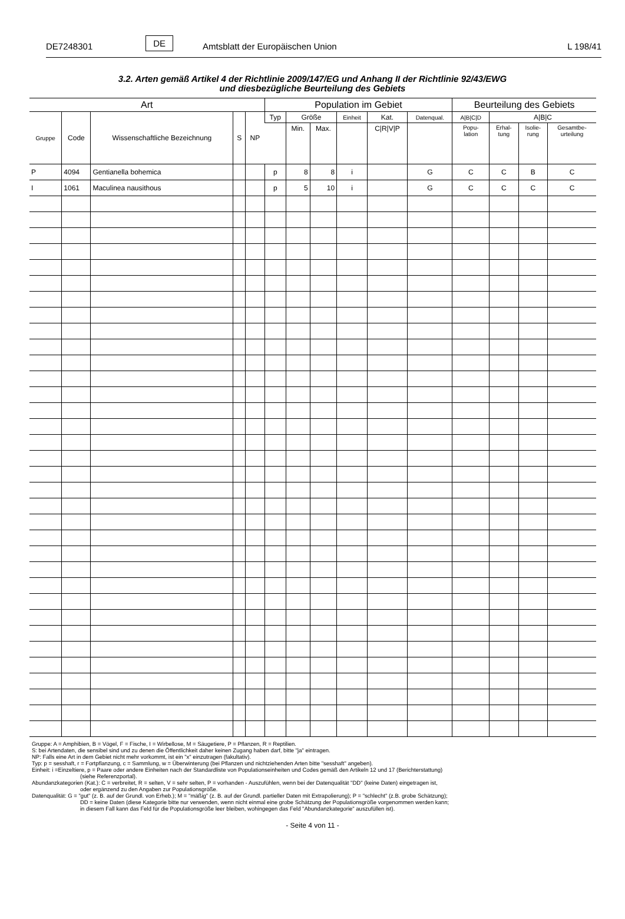DE7248301 DE Amtsblatt der Europäischen Union L 198/41
3.2. Arten gemäß Artikel 4 der Richtlinie 2009/147/EG und Anhang II der Richtlinie 92/43/EWG
und diesbezügliche Beurteilung des Gebiets
| Art | | | | | Population im Gebiet | | | | | | Beurteilung des Gebiets | | | |
| --- | --- | --- | --- | --- | --- | --- | --- | --- | --- | --- | --- | --- | --- | --- |
| Gruppe | Code | Wissenschaftliche Bezeichnung | S | NP | Typ | Größe | | Einheit | Kat. | Datenqual. | A/B/C/D | A/B/C | | |
| | | | | | | Min. | Max. | | C/R/V/P | | Popu- lation | Erhal- tung | Isolie- rung | Gesamtbe- urteilung |
| P | 4094 | Gentianella bohemica | | | p | 8 | 8 | i | | G | C | C | B | C |
| I | 1061 | Maculinea nausithous | | | p | 5 | 10 | i | | G | C | C | C | C |
Gruppe: A = Amphibien, B = Vögel, F = Fische, I = Wirbellose, M = Säugetiere, P = Pflanzen, R = Reptilien.
S: bei Artendaten, die sensibel sind und zu denen die Öffentlichkeit daher keinen Zugang haben darf, bitte "ja" eintragen.
NP: Falls eine Art in dem Gebiet nicht mehr vorkommt, ist ein "x" einzutragen (fakultativ).
Typ: p = sesshaft, r = Fortpflanzung, c = Sammlung, w = Überwinterung (bei Pflanzen und nichtziehenden Arten bitte "sesshaft" angeben).
Einheit: i =Einzeltiere, p = Paare oder andere Einheiten nach der Standardliste von Populationseinheiten und Codes gemäß den Artikeln 12 und 17 (Berichterstattung)
(siehe Referenzportal).
Abundanzkategorien (Kat.): C = verbreitet, R = selten, V = sehr selten, P = vorhanden - Auszufühlen, wenn bei der Datenqualität "DD" (keine Daten) eingetragen ist,
oder ergänzend zu den Angaben zur Populationsgröße.
Datenqualität: G = "gut" (z. B. auf der Grundl. von Erheb.); M = "mäßig" (z. B. auf der Grundl. partieller Daten mit Extrapolierung); P = "schlecht" (z.B. grobe Schätzung);
DD = keine Daten (diese Kategorie bitte nur verwenden, wenn nicht einmal eine grobe Schätzung der Populationsgröße vorgenommen werden kann;
in diesem Fall kann das Feld für die Populationsgröße leer bleiben, wohingegen das Feld "Abundanzkategorie" auszufüllen ist).
- Seite 4 von 11 -